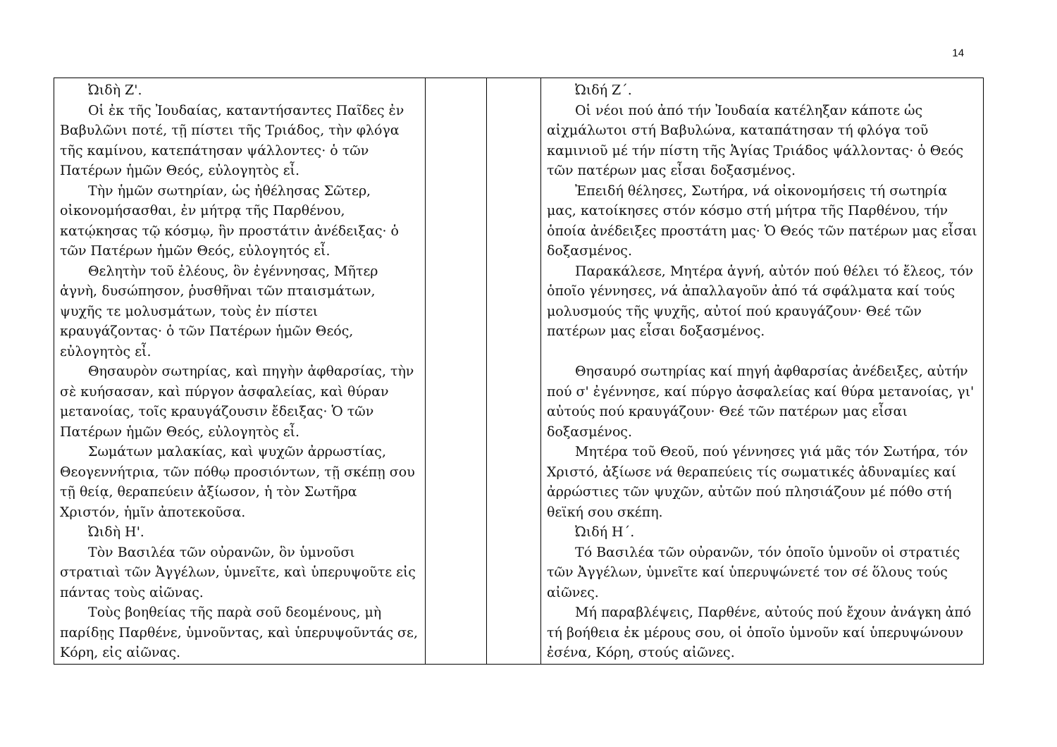14
| Ὠιδὴ Ζ'. Οἱ ἐκ τῆς Ἰουδαίας, καταντήσαντες Παῖδες ἐν Βαβυλῶνι ποτέ, τῇ πίστει τῆς Τριάδος, τὴν φλόγα τῆς καμίνου, κατεπάτησαν ψάλλοντες· ὁ τῶν Πατέρων ἡμῶν Θεός, εὐλογητὸς εἶ. Τὴν ἡμῶν σωτηρίαν, ὡς ἠθέλησας Σῶτερ, οἰκονομήσασθαι, ἐν μήτρᾳ τῆς Παρθένου, κατῴκησας τῷ κόσμῳ, ἣν προστάτιν ἀνέδειξας· ὁ τῶν Πατέρων ἡμῶν Θεός, εὐλογητός εἶ. Θελητὴν τοῦ ἐλέους, ὃν ἐγέννησας, Μῆτερ ἁγνὴ, δυσώπησον, ῥυσθῆναι τῶν πταισμάτων, ψυχῆς τε μολυσμάτων, τοὺς ἐν πίστει κραυγάζοντας· ὁ τῶν Πατέρων ἡμῶν Θεός, εὐλογητὸς εἶ. Θησαυρὸν σωτηρίας, καὶ πηγὴν ἀφθαρσίας, τὴν σὲ κυήσασαν, καὶ πύργον ἀσφαλείας, καὶ θύραν μετανοίας, τοῖς κραυγάζουσιν ἔδειξας· Ὁ τῶν Πατέρων ἡμῶν Θεός, εὐλογητὸς εἶ. Σωμάτων μαλακίας, καὶ ψυχῶν ἀρρωστίας, Θεογεννήτρια, τῶν πόθῳ προσιόντων, τῇ σκέπῃ σου τῇ θείᾳ, θεραπεύειν ἀξίωσον, ἡ τὸν Σωτῆρα Χριστόν, ἡμῖν ἀποτεκοῦσα. Ὠιδὴ Η'. Τὸν Βασιλέα τῶν οὐρανῶν, ὃν ὑμνοῦσι στρατιαὶ τῶν Ἀγγέλων, ὑμνεῖτε, καὶ ὑπερυψοῦτε εἰς πάντας τοὺς αἰῶνας. Τοὺς βοηθείας τῆς παρὰ σοῦ δεομένους, μὴ παρίδῃς Παρθένε, ὑμνοῦντας, καὶ ὑπερυψοῦντάς σε, Κόρη, εἰς αἰῶνας. | | | Ὠιδή Ζ΄. Οἱ νέοι πού ἀπό τήν Ἰουδαία κατέληξαν κάποτε ὡς αἰχμάλωτοι στή Βαβυλώνα, καταπάτησαν τή φλόγα τοῦ καμινιοῦ μέ τήν πίστη τῆς Ἁγίας Τριάδος ψάλλοντας· ὁ Θεός τῶν πατέρων μας εἶσαι δοξασμένος. Ἐπειδή θέλησες, Σωτήρα, νά οἰκονομήσεις τή σωτηρία μας, κατοίκησες στόν κόσμο στή μήτρα τῆς Παρθένου, τήν ὁποία ἀνέδειξες προστάτη μας· Ὁ Θεός τῶν πατέρων μας εἶσαι δοξασμένος. Παρακάλεσε, Μητέρα ἁγνή, αὐτόν πού θέλει τό ἔλεος, τόν ὁποῖο γέννησες, νά ἀπαλλαγοῦν ἀπό τά σφάλματα καί τούς μολυσμούς τῆς ψυχῆς, αὐτοί πού κραυγάζουν· Θεέ τῶν πατέρων μας εἶσαι δοξασμένος. Θησαυρό σωτηρίας καί πηγή ἀφθαρσίας ἀνέδειξες, αὐτήν πού σ' ἐγέννησε, καί πύργο ἀσφαλείας καί θύρα μετανοίας, γι' αὐτούς πού κραυγάζουν· Θεέ τῶν πατέρων μας εἶσαι δοξασμένος. Μητέρα τοῦ Θεοῦ, πού γέννησες γιά μᾶς τόν Σωτήρα, τόν Χριστό, ἀξίωσε νά θεραπεύεις τίς σωματικές ἀδυναμίες καί ἀρρώστιες τῶν ψυχῶν, αὐτῶν πού πλησιάζουν μέ πόθο στή θεϊκή σου σκέπη. Ὠιδή Η΄. Τό Βασιλέα τῶν οὐρανῶν, τόν ὁποῖο ὑμνοῦν οἱ στρατιές τῶν Ἀγγέλων, ὑμνεῖτε καί ὑπερυψώνετέ τον σέ ὅλους τούς αἰῶνες. Μή παραβλέψεις, Παρθένε, αὐτούς πού ἔχουν ἀνάγκη ἀπό τή βοήθεια ἐκ μέρους σου, οἱ ὁποῖο ὑμνοῦν καί ὑπερυψώνουν ἐσένα, Κόρη, στούς αἰῶνες. |